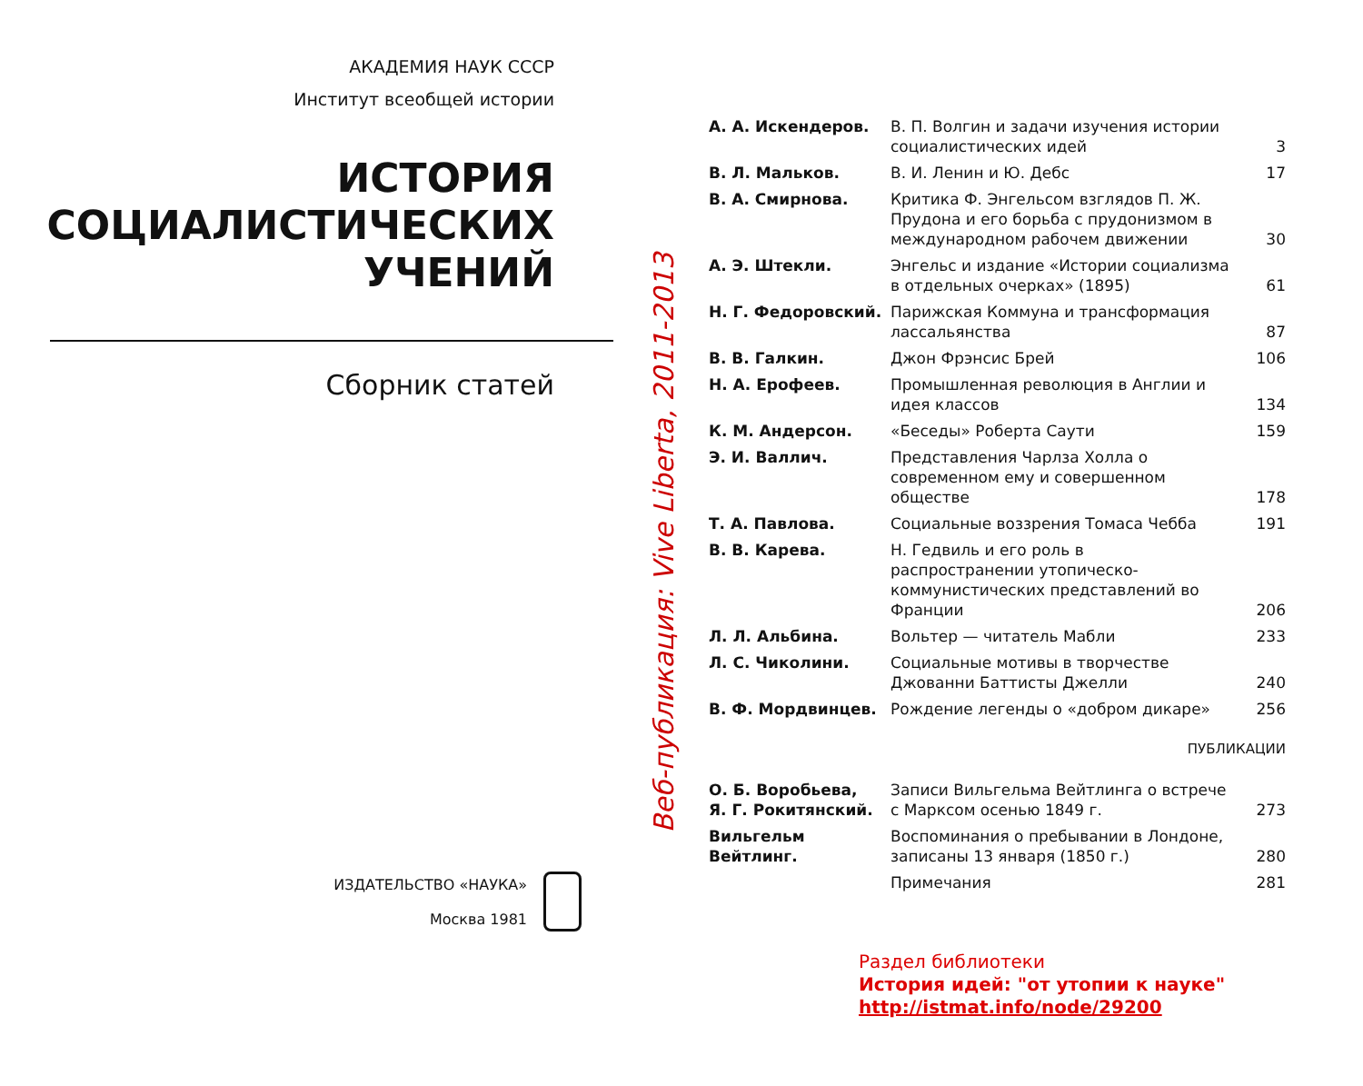АКАДЕМИЯ НАУК СССР
Институт всеобщей истории
ИСТОРИЯ
СОЦИАЛИСТИЧЕСКИХ
УЧЕНИЙ
Сборник статей
ИЗДАТЕЛЬСТВО «НАУКА»
Москва 1981
Веб-публикация: Vive Liberta, 2011-2013
| А. А. Искендеров. | В. П. Волгин и задачи изучения истории социалистических идей | 3 |
| В. Л. Мальков. | В. И. Ленин и Ю. Дебс | 17 |
| В. А. Смирнова. | Критика Ф. Энгельсом взглядов П. Ж. Прудона и его борьба с прудонизмом в международном рабочем движении | 30 |
| А. Э. Штекли. | Энгельс и издание «Истории социализма в отдельных очерках» (1895) | 61 |
| Н. Г. Федоровский. | Парижская Коммуна и трансформация лассальянства | 87 |
| В. В. Галкин. | Джон Фрэнсис Брей | 106 |
| Н. А. Ерофеев. | Промышленная революция в Англии и идея классов | 134 |
| К. М. Андерсон. | «Беседы» Роберта Саути | 159 |
| Э. И. Валлич. | Представления Чарлза Холла о современном ему и совершенном обществе | 178 |
| Т. А. Павлова. | Социальные воззрения Томаса Чебба | 191 |
| В. В. Карева. | Н. Гедвиль и его роль в распространении утопическо-коммунистических представлений во Франции | 206 |
| Л. Л. Альбина. | Вольтер — читатель Мабли | 233 |
| Л. С. Чиколини. | Социальные мотивы в творчестве Джованни Баттисты Джелли | 240 |
| В. Ф. Мордвинцев. | Рождение легенды о «добром дикаре» | 256 |
| ПУБЛИКАЦИИ | | |
| О. Б. Воробьева, Я. Г. Рокитянский. | Записи Вильгельма Вейтлинга о встрече с Марксом осенью 1849 г. | 273 |
| Вильгельм Вейтлинг. | Воспоминания о пребывании в Лондоне, записаны 13 января (1850 г.) | 280 |
| | Примечания | 281 |
Раздел библиотеки
История идей: "от утопии к науке"
http://istmat.info/node/29200